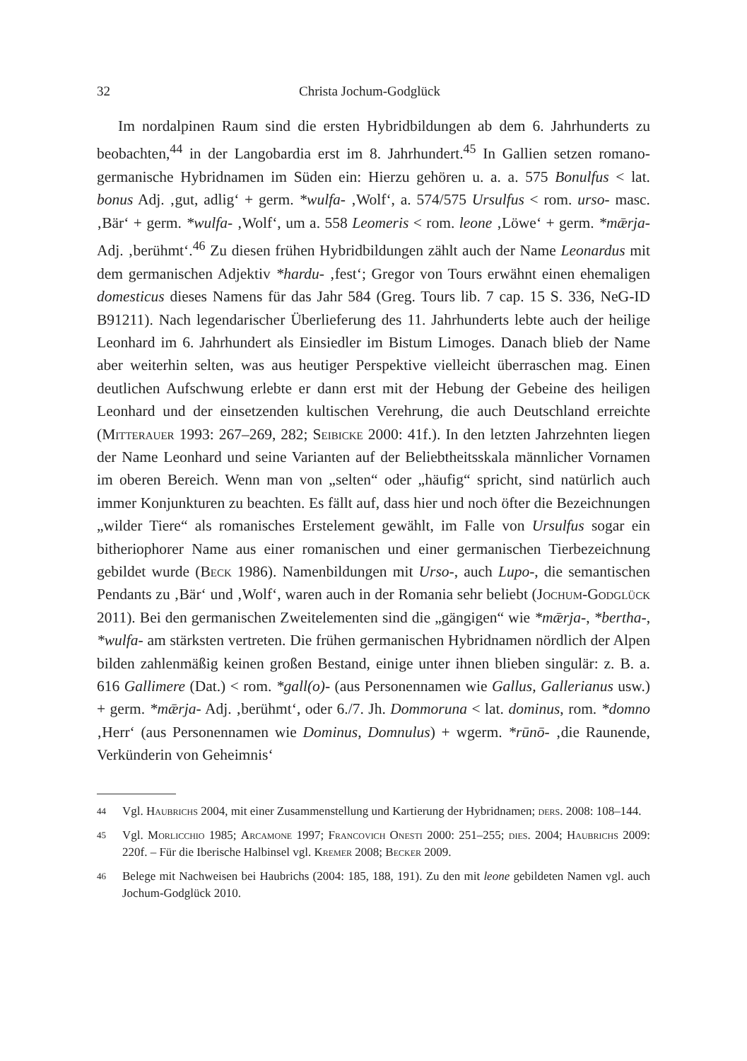32 Christa Jochum-Godglück
Im nordalpinen Raum sind die ersten Hybridbildungen ab dem 6. Jahrhunderts zu beobachten,<sup>44</sup> in der Langobardia erst im 8. Jahrhundert.<sup>45</sup> In Gallien setzen romano-germanische Hybridnamen im Süden ein: Hierzu gehören u. a. a. 575 Bonulfus < lat. bonus Adj. ‚gut, adlig‘ + germ. *wulfa- ‚Wolf‘, a. 574/575 Ursulfus < rom. urso- masc. ‚Bär‘ + germ. *wulfa- ‚Wolf‘, um a. 558 Leomeris < rom. leone ‚Löwe‘ + germ. *mǣrja- Adj. ‚berühmt‘.<sup>46</sup> Zu diesen frühen Hybridbildungen zählt auch der Name Leonardus mit dem germanischen Adjektiv *hardu- ‚fest‘; Gregor von Tours erwähnt einen ehemaligen domesticus dieses Namens für das Jahr 584 (Greg. Tours lib. 7 cap. 15 S. 336, NeG-ID B91211). Nach legendarischer Überlieferung des 11. Jahrhunderts lebte auch der heilige Leonhard im 6. Jahrhundert als Einsiedler im Bistum Limoges. Danach blieb der Name aber weiterhin selten, was aus heutiger Perspektive vielleicht überraschen mag. Einen deutlichen Aufschwung erlebte er dann erst mit der Hebung der Gebeine des heiligen Leonhard und der einsetzenden kultischen Verehrung, die auch Deutschland erreichte (Mitterauer 1993: 267–269, 282; Seibicke 2000: 41f.). In den letzten Jahrzehnten liegen der Name Leonhard und seine Varianten auf der Beliebtheitsskala männlicher Vornamen im oberen Bereich. Wenn man von „selten“ oder „häufig“ spricht, sind natürlich auch immer Konjunkturen zu beachten. Es fällt auf, dass hier und noch öfter die Bezeichnungen „wilder Tiere“ als romanisches Erstelement gewählt, im Falle von Ursulfus sogar ein bitheriophorer Name aus einer romanischen und einer germanischen Tierbezeichnung gebildet wurde (Beck 1986). Namenbildungen mit Urso-, auch Lupo-, die semantischen Pendants zu ‚Bär‘ und ‚Wolf‘, waren auch in der Romania sehr beliebt (Jochum-Godglück 2011). Bei den germanischen Zweitelementen sind die „gängigen“ wie *mǣrja-, *bertha-, *wulfa- am stärksten vertreten. Die frühen germanischen Hybridnamen nördlich der Alpen bilden zahlenmäßig keinen großen Bestand, einige unter ihnen blieben singulär: z. B. a. 616 Gallimere (Dat.) < rom. *gall(o)- (aus Personennamen wie Gallus, Gallerianus usw.) + germ. *mǣrja- Adj. ‚berühmt‘, oder 6./7. Jh. Dommoruna < lat. dominus, rom. *domno ‚Herr‘ (aus Personennamen wie Dominus, Domnulus) + wgerm. *rūnō- ‚die Raunende, Verkünderin von Geheimnis‘
44 Vgl. Haubrichs 2004, mit einer Zusammenstellung und Kartierung der Hybridnamen; ders. 2008: 108–144.
45 Vgl. Morlicchio 1985; Arcamone 1997; Francovich Onesti 2000: 251–255; dies. 2004; Haubrichs 2009: 220f. – Für die Iberische Halbinsel vgl. Kremer 2008; Becker 2009.
46 Belege mit Nachweisen bei Haubrichs (2004: 185, 188, 191). Zu den mit leone gebildeten Namen vgl. auch Jochum-Godglück 2010.